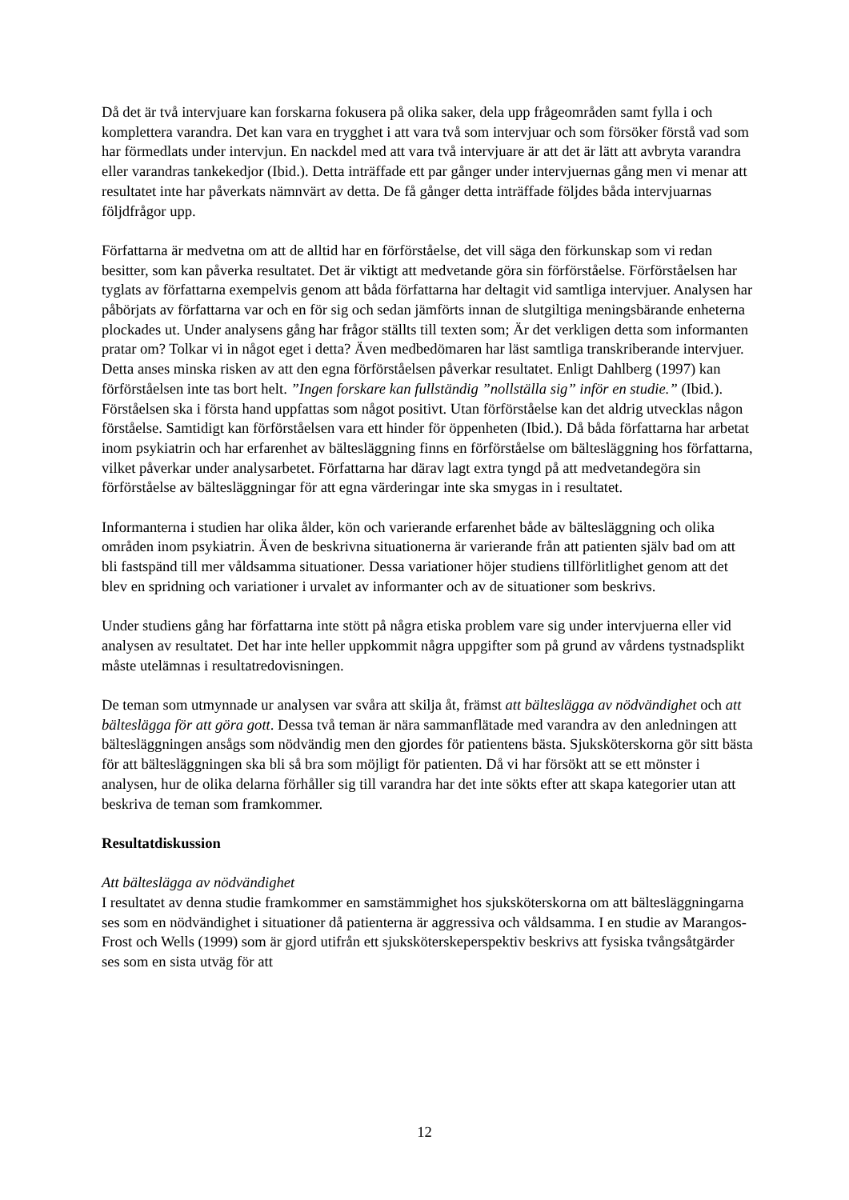Då det är två intervjuare kan forskarna fokusera på olika saker, dela upp frågeområden samt fylla i och komplettera varandra. Det kan vara en trygghet i att vara två som intervjuar och som försöker förstå vad som har förmedlats under intervjun. En nackdel med att vara två intervjuare är att det är lätt att avbryta varandra eller varandras tankekedjor (Ibid.). Detta inträffade ett par gånger under intervjuernas gång men vi menar att resultatet inte har påverkats nämnvärt av detta. De få gånger detta inträffade följdes båda intervjuarnas följdfrågor upp.
Författarna är medvetna om att de alltid har en förförståelse, det vill säga den förkunskap som vi redan besitter, som kan påverka resultatet. Det är viktigt att medvetande göra sin förförståelse. Förförståelsen har tyglats av författarna exempelvis genom att båda författarna har deltagit vid samtliga intervjuer. Analysen har påbörjats av författarna var och en för sig och sedan jämförts innan de slutgiltiga meningsbärande enheterna plockades ut. Under analysens gång har frågor ställts till texten som; Är det verkligen detta som informanten pratar om? Tolkar vi in något eget i detta? Även medbedömaren har läst samtliga transkriberande intervjuer. Detta anses minska risken av att den egna förförståelsen påverkar resultatet. Enligt Dahlberg (1997) kan förförståelsen inte tas bort helt. ”Ingen forskare kan fullständig ”nollställa sig” inför en studie.” (Ibid.). Förståelsen ska i första hand uppfattas som något positivt. Utan förförståelse kan det aldrig utvecklas någon förståelse. Samtidigt kan förförståelsen vara ett hinder för öppenheten (Ibid.). Då båda författarna har arbetat inom psykiatrin och har erfarenhet av bältesläggning finns en förförståelse om bältesläggning hos författarna, vilket påverkar under analysarbetet. Författarna har därav lagt extra tyngd på att medvetandegöra sin förförståelse av bältesläggningar för att egna värderingar inte ska smygas in i resultatet.
Informanterna i studien har olika ålder, kön och varierande erfarenhet både av bältesläggning och olika områden inom psykiatrin. Även de beskrivna situationerna är varierande från att patienten själv bad om att bli fastspänd till mer våldsamma situationer. Dessa variationer höjer studiens tillförlitlighet genom att det blev en spridning och variationer i urvalet av informanter och av de situationer som beskrivs.
Under studiens gång har författarna inte stött på några etiska problem vare sig under intervjuerna eller vid analysen av resultatet. Det har inte heller uppkommit några uppgifter som på grund av vårdens tystnadsplikt måste utelämnas i resultatredovisningen.
De teman som utmynnade ur analysen var svåra att skilja åt, främst att bältes­lägga av nödvändighet och att bälteslägga för att göra gott. Dessa två teman är nära sammanflätade med varandra av den anledningen att bältesläggningen ansågs som nödvändig men den gjordes för patientens bästa. Sjuksköterskorna gör sitt bästa för att bältesläggningen ska bli så bra som möjligt för patienten. Då vi har försökt att se ett mönster i analysen, hur de olika delarna förhåller sig till varandra har det inte sökts efter att skapa kategorier utan att beskriva de teman som framkommer.
Resultatdiskussion
Att bälteslägga av nödvändighet
I resultatet av denna studie framkommer en samstämmighet hos sjuksköterskorna om att bältesläggningarna ses som en nödvändighet i situationer då patienterna är aggressiva och våldsamma. I en studie av Marangos-Frost och Wells (1999) som är gjord utifrån ett sjuksköterskeperspektiv beskrivs att fysiska tvångsåtgärder ses som en sista utväg för att
12